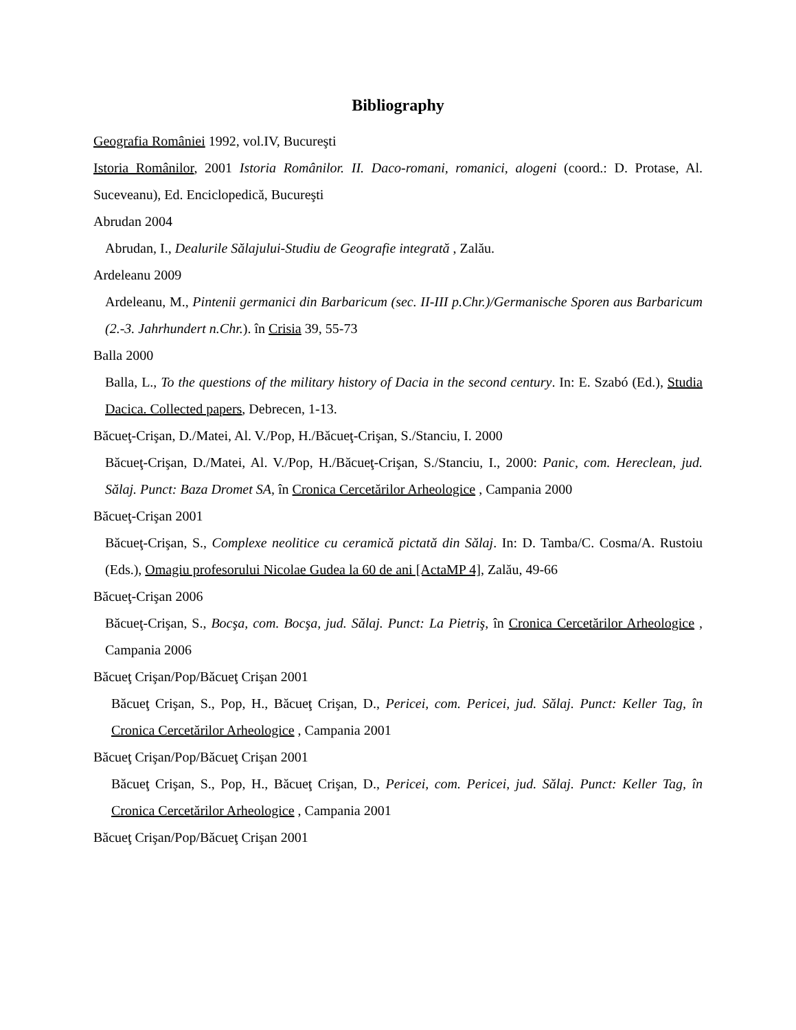Bibliography
Geografia României 1992, vol.IV, Bucureşti
Istoria Românilor, 2001 Istoria Românilor. II. Daco-romani, romanici, alogeni (coord.: D. Protase, Al. Suceveanu), Ed. Enciclopedică, Bucureşti
Abrudan 2004
Abrudan, I., Dealurile Sălajului-Studiu de Geografie integrată , Zalău.
Ardeleanu 2009
Ardeleanu, M., Pintenii germanici din Barbaricum (sec. II-III p.Chr.)/Germanische Sporen aus Barbaricum (2.-3. Jahrhundert n.Chr.). în Crisia 39, 55-73
Balla 2000
Balla, L., To the questions of the military history of Dacia in the second century. In: E. Szabó (Ed.), Studia Dacica. Collected papers, Debrecen, 1-13.
Băcueţ-Crişan, D./Matei, Al. V./Pop, H./Băcueţ-Crişan, S./Stanciu, I. 2000
Băcueţ-Crişan, D./Matei, Al. V./Pop, H./Băcueţ-Crişan, S./Stanciu, I., 2000: Panic, com. Hereclean, jud. Sălaj. Punct: Baza Dromet SA, în Cronica Cercetărilor Arheologice , Campania 2000
Băcueţ-Crişan 2001
Băcueţ-Crişan, S., Complexe neolitice cu ceramică pictată din Sălaj. In: D. Tamba/C. Cosma/A. Rustoiu (Eds.), Omagiu profesorului Nicolae Gudea la 60 de ani [ActaMP 4], Zalău, 49-66
Băcueţ-Crişan 2006
Băcueţ-Crişan, S., Bocşa, com. Bocşa, jud. Sălaj. Punct: La Pietriş, în Cronica Cercetărilor Arheologice , Campania 2006
Băcueţ Crişan/Pop/Băcueţ Crişan 2001
Băcueţ Crişan, S., Pop, H., Băcueţ Crişan, D., Pericei, com. Pericei, jud. Sălaj. Punct: Keller Tag, în Cronica Cercetărilor Arheologice , Campania 2001
Băcueţ Crişan/Pop/Băcueţ Crişan 2001
Băcueţ Crişan, S., Pop, H., Băcueţ Crişan, D., Pericei, com. Pericei, jud. Sălaj. Punct: Keller Tag, în Cronica Cercetărilor Arheologice , Campania 2001
Băcueţ Crişan/Pop/Băcueţ Crişan 2001